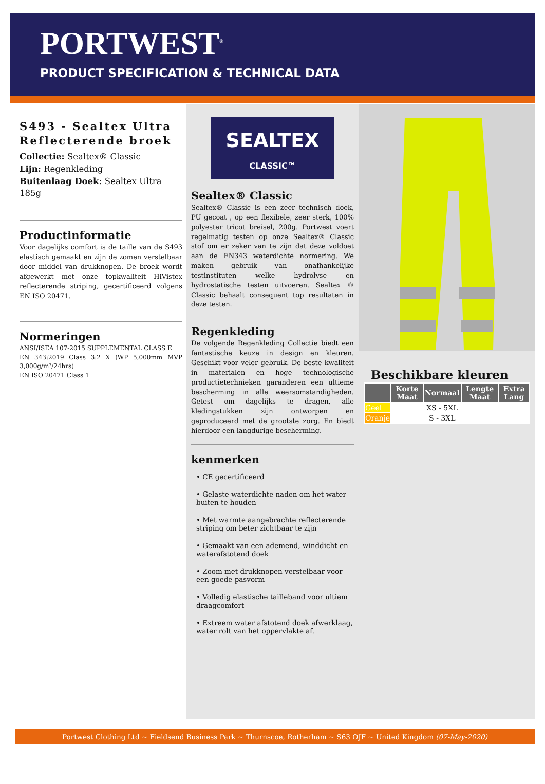PORTWEST<sup>®</sup>
PRODUCT SPECIFICATION & TECHNICAL DATA
S493 - Sealtex Ultra Reflecterende broek
Collectie: Sealtex® Classic
Lijn: Regenkleding
Buitenlaag Doek: Sealtex Ultra 185g
Productinformatie
Voor dagelijks comfort is de taille van de S493 elastisch gemaakt en zijn de zomen verstelbaar door middel van drukknopen. De broek wordt afgewerkt met onze topkwaliteit HiVistex reflecterende striping, gecertificeerd volgens EN ISO 20471.
Normeringen
ANSI/ISEA 107-2015 SUPPLEMENTAL CLASS E
EN 343:2019 Class 3:2 X (WP 5,000mm MVP 3,000g/m²/24hrs)
EN ISO 20471 Class 1
SEALTEX
CLASSIC™
Sealtex® Classic
Sealtex® Classic is een zeer technisch doek, PU gecoat , op een flexibele, zeer sterk, 100% polyester tricot breisel, 200g. Portwest voert regelmatig testen op onze Sealtex® Classic stof om er zeker van te zijn dat deze voldoet aan de EN343 waterdichte normering. We maken gebruik van onafhankelijke testinstituten welke hydrolyse en hydrostatische testen uitvoeren. Sealtex ® Classic behaalt consequent top resultaten in deze testen.
Regenkleding
De volgende Regenkleding Collectie biedt een fantastische keuze in design en kleuren. Geschikt voor veler gebruik. De beste kwaliteit in materialen en hoge technologische productietechnieken garanderen een ultieme bescherming in alle weersomstandigheden. Getest om dagelijks te dragen, alle kledingstukken zijn ontworpen en geproduceerd met de grootste zorg. En biedt hierdoor een langdurige bescherming.
kenmerken
• CE gecertificeerd
• Gelaste waterdichte naden om het water buiten te houden
• Met warmte aangebrachte reflecterende striping om beter zichtbaar te zijn
• Gemaakt van een ademend, winddicht en waterafstotend doek
• Zoom met drukknopen verstelbaar voor een goede pasvorm
• Volledig elastische tailleband voor ultiem draagcomfort
• Extreem water afstotend doek afwerklaag, water rolt van het oppervlakte af.
Beschikbare kleuren
| | Korte Maat | Normaal | Lengte Maat | Extra Lang |
| --- | --- | --- | --- | --- |
| Geel | | XS - 5XL | | |
| Oranje | | S - 3XL | | |
Portwest Clothing Ltd ~ Fieldsend Business Park ~ Thurnscoe, Rotherham ~ S63 OJF ~ United Kingdom (07-May-2020)